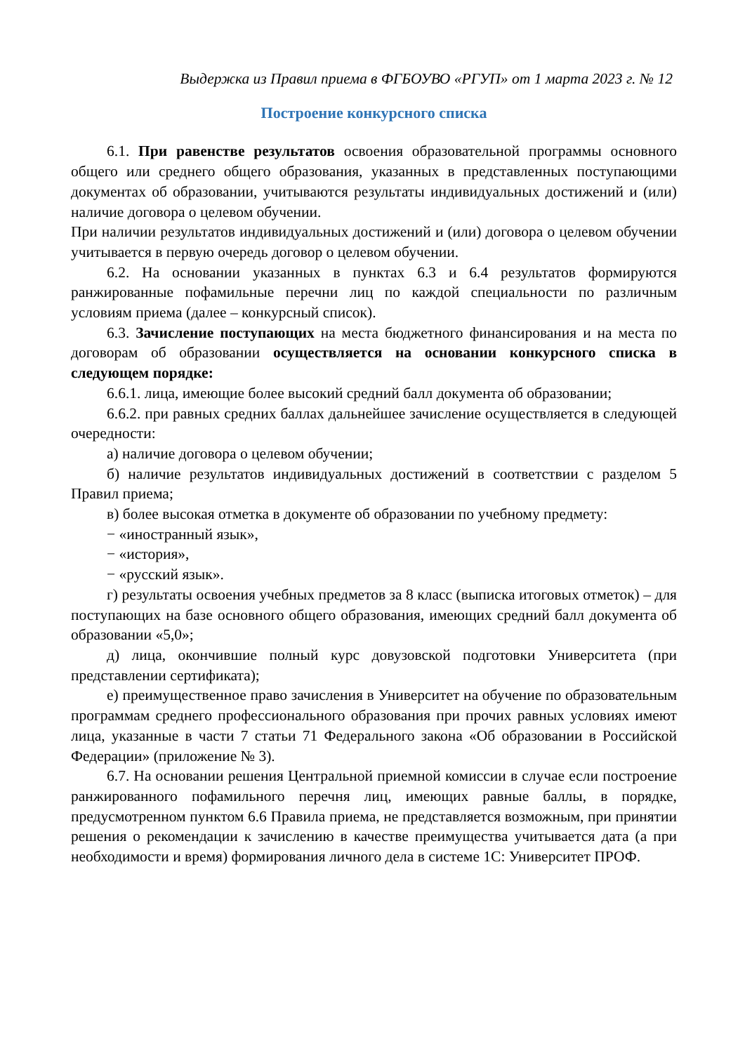Выдержка из Правил приема в ФГБОУВО «РГУП» от 1 марта 2023 г. № 12
Построение конкурсного списка
6.1. При равенстве результатов освоения образовательной программы основного общего или среднего общего образования, указанных в представленных поступающими документах об образовании, учитываются результаты индивидуальных достижений и (или) наличие договора о целевом обучении.
При наличии результатов индивидуальных достижений и (или) договора о целевом обучении учитывается в первую очередь договор о целевом обучении.
6.2. На основании указанных в пунктах 6.3 и 6.4 результатов формируются ранжированные пофамильные перечни лиц по каждой специальности по различным условиям приема (далее – конкурсный список).
6.3. Зачисление поступающих на места бюджетного финансирования и на места по договорам об образовании осуществляется на основании конкурсного списка в следующем порядке:
6.6.1. лица, имеющие более высокий средний балл документа об образовании;
6.6.2. при равных средних баллах дальнейшее зачисление осуществляется в следующей очередности:
а) наличие договора о целевом обучении;
б) наличие результатов индивидуальных достижений в соответствии с разделом 5 Правил приема;
в) более высокая отметка в документе об образовании по учебному предмету:
− «иностранный язык»,
− «история»,
− «русский язык».
г) результаты освоения учебных предметов за 8 класс (выписка итоговых отметок) – для поступающих на базе основного общего образования, имеющих средний балл документа об образовании «5,0»;
д) лица, окончившие полный курс довузовской подготовки Университета (при представлении сертификата);
е) преимущественное право зачисления в Университет на обучение по образовательным программам среднего профессионального образования при прочих равных условиях имеют лица, указанные в части 7 статьи 71 Федерального закона «Об образовании в Российской Федерации» (приложение № 3).
6.7. На основании решения Центральной приемной комиссии в случае если построение ранжированного пофамильного перечня лиц, имеющих равные баллы, в порядке, предусмотренном пунктом 6.6 Правила приема, не представляется возможным, при принятии решения о рекомендации к зачислению в качестве преимущества учитывается дата (а при необходимости и время) формирования личного дела в системе 1С: Университет ПРОФ.